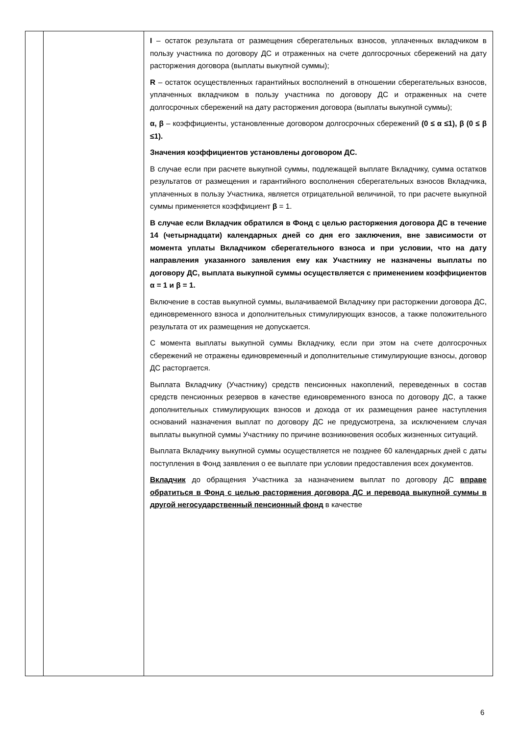| | | I – остаток результата от размещения сберегательных взносов, уплаченных вкладчиком в пользу участника по договору ДС и отраженных на счете долгосрочных сбережений на дату расторжения договора (выплаты выкупной суммы); R – остаток осуществленных гарантийных восполнений в отношении сберегательных взносов, уплаченных вкладчиком в пользу участника по договору ДС и отраженных на счете долгосрочных сбережений на дату расторжения договора (выплаты выкупной суммы); α, β – коэффициенты, установленные договором долгосрочных сбережений (0 ≤ α ≤1), β (0 ≤ β ≤1). Значения коэффициентов установлены договором ДС. В случае если при расчете выкупной суммы, подлежащей выплате Вкладчику, сумма остатков результатов от размещения и гарантийного восполнения сберегательных взносов Вкладчика, уплаченных в пользу Участника, является отрицательной величиной, то при расчете выкупной суммы применяется коэффициент β = 1. В случае если Вкладчик обратился в Фонд с целью расторжения договора ДС в течение 14 (четырнадцати) календарных дней со дня его заключения, вне зависимости от момента уплаты Вкладчиком сберегательного взноса и при условии, что на дату направления указанного заявления ему как Участнику не назначены выплаты по договору ДС, выплата выкупной суммы осуществляется с применением коэффициентов α = 1 и β = 1. Включение в состав выкупной суммы, вылачиваемой Вкладчику при расторжении договора ДС, единовременного взноса и дополнительных стимулирующих взносов, а также положительного результата от их размещения не допускается. С момента выплаты выкупной суммы Вкладчику, если при этом на счете долгосрочных сбережений не отражены единовременный и дополнительные стимулирующие взносы, договор ДС расторгается. Выплата Вкладчику (Участнику) средств пенсионных накоплений, переведенных в состав средств пенсионных резервов в качестве единовременного взноса по договору ДС, а также дополнительных стимулирующих взносов и дохода от их размещения ранее наступления оснований назначения выплат по договору ДС не предусмотрена, за исключением случая выплаты выкупной суммы Участнику по причине возникновения особых жизненных ситуаций. Выплата Вкладчику выкупной суммы осуществляется не позднее 60 календарных дней с даты поступления в Фонд заявления о ее выплате при условии предоставления всех документов. Вкладчик до обращения Участника за назначением выплат по договору ДС вправе обратиться в Фонд с целью расторжения договора ДС и перевода выкупной суммы в другой негосударственный пенсионный фонд в качестве |
6